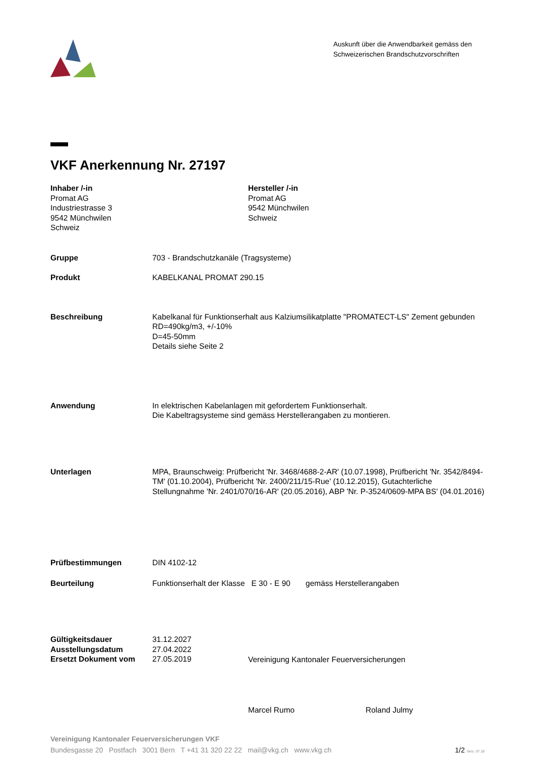Auskunft über die Anwendbarkeit gemäss den
Schweizerischen Brandschutzvorschriften
VKF Anerkennung Nr. 27197
Inhaber /-in
Promat AG
Industriestrasse 3
9542 Münchwilen
Schweiz
Hersteller /-in
Promat AG
9542 Münchwilen
Schweiz
Gruppe 703 - Brandschutzkanäle (Tragsysteme)
Produkt KABELKANAL PROMAT 290.15
Beschreibung Kabelkanal für Funktionserhalt aus Kalziumsilikatplatte "PROMATECT-LS" Zement gebunden
RD=490kg/m3, +/-10%
D=45-50mm
Details siehe Seite 2
Anwendung In elektrischen Kabelanlagen mit gefordertem Funktionserhalt.
Die Kabeltragsysteme sind gemäss Herstellerangaben zu montieren.
Unterlagen MPA, Braunschweig: Prüfbericht 'Nr. 3468/4688-2-AR' (10.07.1998), Prüfbericht 'Nr. 3542/8494-TM' (01.10.2004), Prüfbericht 'Nr. 2400/211/15-Rue' (10.12.2015), Gutachterliche Stellungnahme 'Nr. 2401/070/16-AR' (20.05.2016), ABP 'Nr. P-3524/0609-MPA BS' (04.01.2016)
Prüfbestimmungen DIN 4102-12
Beurteilung Funktionserhalt der Klasse E 30 - E 90 gemäss Herstellerangaben
Gültigkeitsdauer
Ausstellungsdatum
Ersetzt Dokument vom
31.12.2027
27.04.2022
27.05.2019
Vereinigung Kantonaler Feuerversicherungen
Marcel Rumo Roland Julmy
Vereinigung Kantonaler Feuerversicherungen VKF
Bundesgasse 20 Postfach 3001 Bern T +41 31 320 22 22 mail@vkg.ch www.vkg.ch 1/2 Vers. 07.18